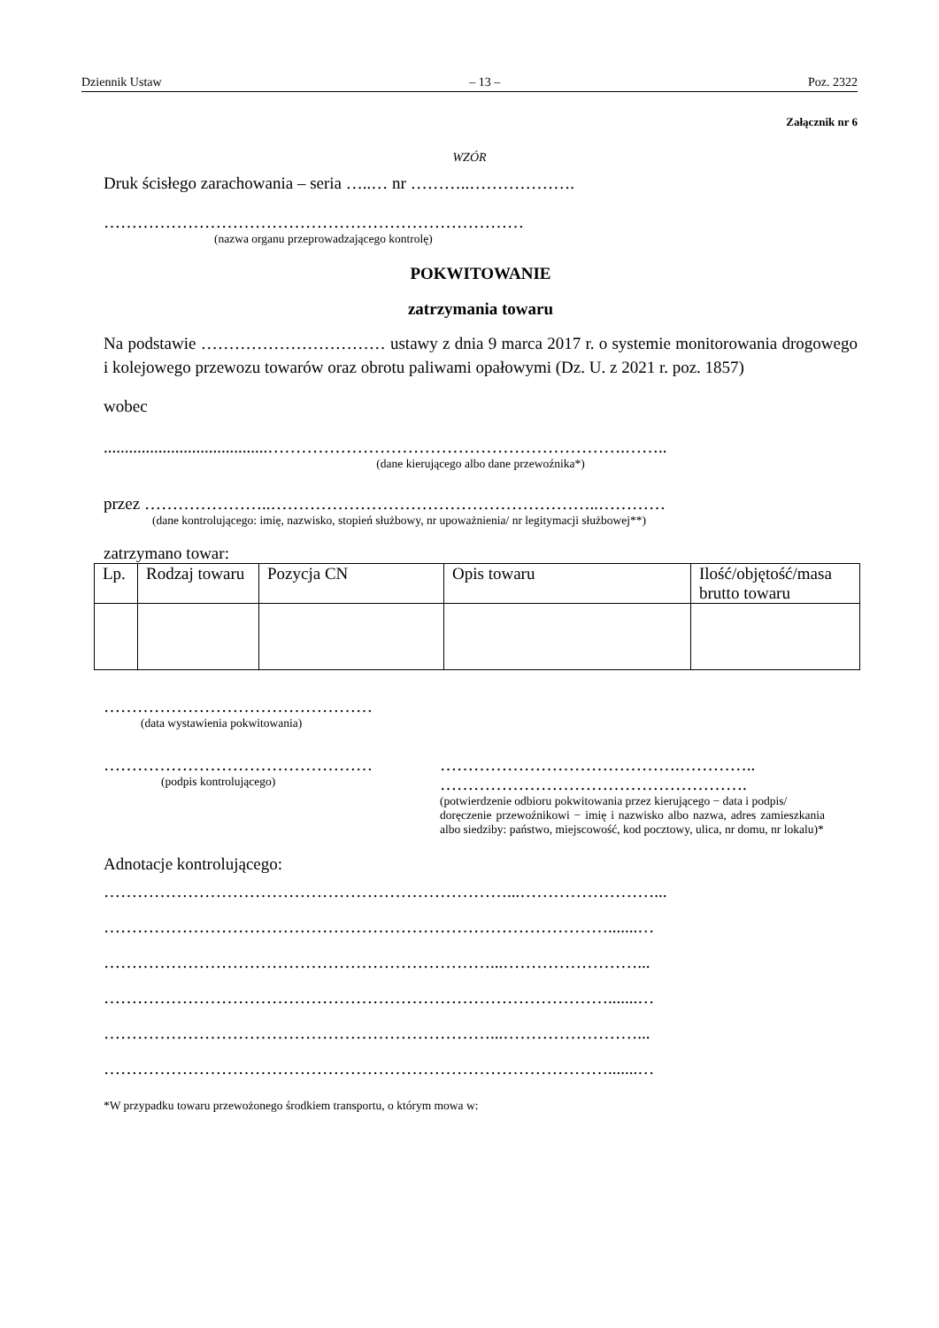Dziennik Ustaw – 13 – Poz. 2322
Załącznik nr 6
WZÓR
Druk ścisłego zarachowania – seria …..… nr ………..……………….
…………………………………………………………………
(nazwa organu przeprowadzającego kontrolę)
POKWITOWANIE
zatrzymania towaru
Na podstawie …………………………… ustawy z dnia 9 marca 2017 r. o systemie monitorowania drogowego i kolejowego przewozu towarów oraz obrotu paliwami opałowymi (Dz. U. z 2021 r. poz. 1857)
wobec
.......................................……………………………………………………….……..
(dane kierującego albo dane przewoźnika*)
przez …………………..…………………………………………………..…………
(dane kontrolującego: imię, nazwisko, stopień służbowy, nr upoważnienia/ nr legitymacji służbowej**)
zatrzymano towar:
| Lp. | Rodzaj towaru | Pozycja CN | Opis towaru | Ilość/objętość/masa brutto towaru |
| --- | --- | --- | --- | --- |
…………………………………………
(data wystawienia pokwitowania)
…………………………………………
(podpis kontrolującego)
…………………………………….…………..
……………………………………………….
(potwierdzenie odbioru pokwitowania przez kierującego − data i podpis/
doręczenie przewoźnikowi − imię i nazwisko albo nazwa, adres zamieszkania albo siedziby: państwo, miejscowość, kod pocztowy, ulica, nr domu, nr lokalu)*
Adnotacje kontrolującego:
………………………………………………………………...……………………...
……………………………………………………………………………….......…
……………………………………………………………...……………………...
……………………………………………………………………………….......…
……………………………………………………………...……………………...
……………………………………………………………………………….......…
*W przypadku towaru przewożonego środkiem transportu, o którym mowa w: